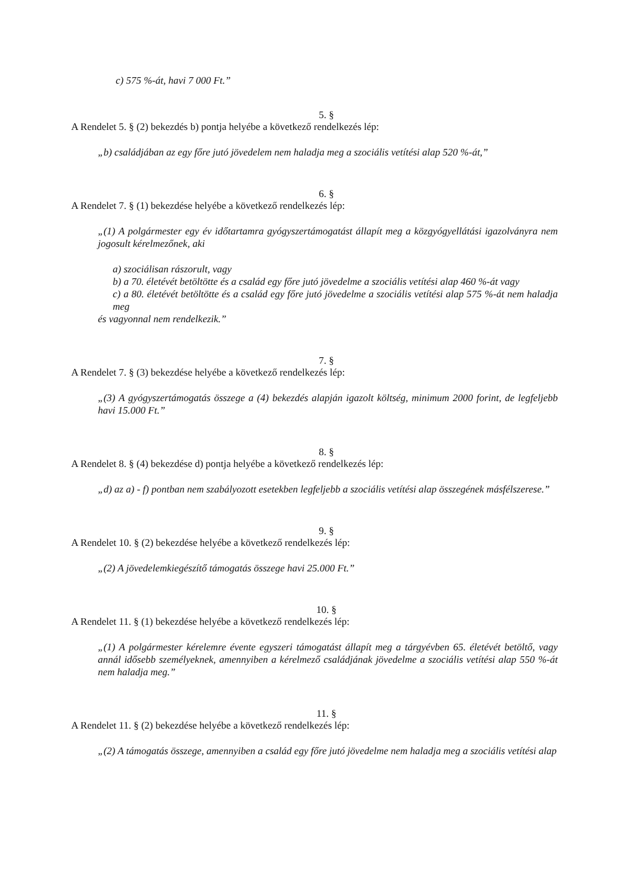c) 575 %-át, havi 7 000 Ft.”
5. §
A Rendelet 5. § (2) bekezdés b) pontja helyébe a következő rendelkezés lép:
„b) családjában az egy főre jutó jövedelem nem haladja meg a szociális vetítési alap 520 %-át,”
6. §
A Rendelet 7. § (1) bekezdése helyébe a következő rendelkezés lép:
„(1) A polgármester egy év időtartamra gyógyszertámogatást állapít meg a közgyógyellátási igazolványra nem jogosult kérelmezőnek, aki
a) szociálisan rászorult, vagy
b) a 70. életévét betöltötte és a család egy főre jutó jövedelme a szociális vetítési alap 460 %-át vagy
c) a 80. életévét betöltötte és a család egy főre jutó jövedelme a szociális vetítési alap 575 %-át nem haladja meg
és vagyonnal nem rendelkezik.”
7. §
A Rendelet 7. § (3) bekezdése helyébe a következő rendelkezés lép:
„(3) A gyógyszertámogatás összege a (4) bekezdés alapján igazolt költség, minimum 2000 forint, de legfeljebb havi 15.000 Ft.”
8. §
A Rendelet 8. § (4) bekezdése d) pontja helyébe a következő rendelkezés lép:
„d) az a) - f) pontban nem szabályozott esetekben legfeljebb a szociális vetítési alap összegének másfélszerese.”
9. §
A Rendelet 10. § (2) bekezdése helyébe a következő rendelkezés lép:
„(2) A jövedelemkiegészítő támogatás összege havi 25.000 Ft.”
10. §
A Rendelet 11. § (1) bekezdése helyébe a következő rendelkezés lép:
„(1) A polgármester kérelemre évente egyszeri támogatást állapít meg a tárgyévben 65. életévét betöltő, vagy annál idősebb személyeknek, amennyiben a kérelmező családjának jövedelme a szociális vetítési alap 550 %-át nem haladja meg.”
11. §
A Rendelet 11. § (2) bekezdése helyébe a következő rendelkezés lép:
„(2) A támogatás összege, amennyiben a család egy főre jutó jövedelme nem haladja meg a szociális vetítési alap